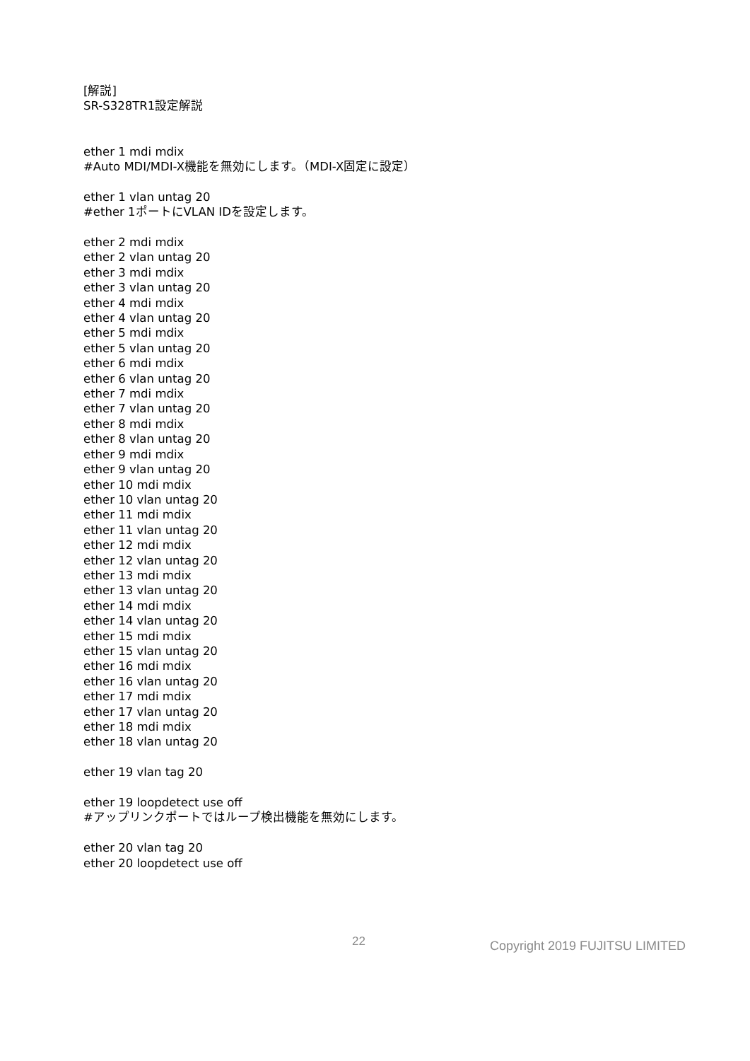[解説]
SR-S328TR1設定解説
ether 1 mdi mdix
#Auto MDI/MDI-X機能を無効にします。（MDI-X固定に設定）
ether 1 vlan untag 20
#ether 1ポートにVLAN IDを設定します。
ether 2 mdi mdix
ether 2 vlan untag 20
ether 3 mdi mdix
ether 3 vlan untag 20
ether 4 mdi mdix
ether 4 vlan untag 20
ether 5 mdi mdix
ether 5 vlan untag 20
ether 6 mdi mdix
ether 6 vlan untag 20
ether 7 mdi mdix
ether 7 vlan untag 20
ether 8 mdi mdix
ether 8 vlan untag 20
ether 9 mdi mdix
ether 9 vlan untag 20
ether 10 mdi mdix
ether 10 vlan untag 20
ether 11 mdi mdix
ether 11 vlan untag 20
ether 12 mdi mdix
ether 12 vlan untag 20
ether 13 mdi mdix
ether 13 vlan untag 20
ether 14 mdi mdix
ether 14 vlan untag 20
ether 15 mdi mdix
ether 15 vlan untag 20
ether 16 mdi mdix
ether 16 vlan untag 20
ether 17 mdi mdix
ether 17 vlan untag 20
ether 18 mdi mdix
ether 18 vlan untag 20
ether 19 vlan tag 20
ether 19 loopdetect use off
#アップリンクポートではループ検出機能を無効にします。
ether 20 vlan tag 20
ether 20 loopdetect use off
22 Copyright 2019 FUJITSU LIMITED